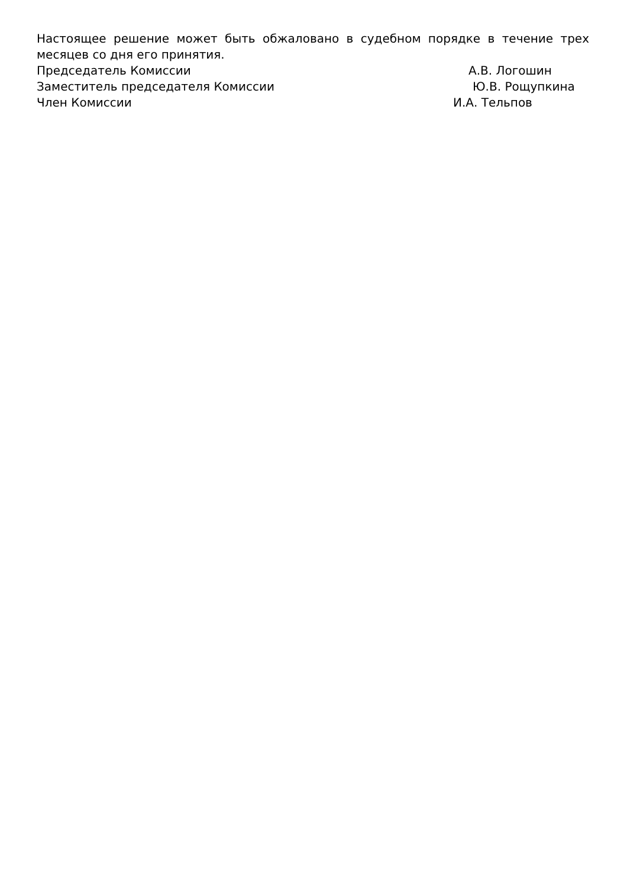Настоящее решение может быть обжаловано в судебном порядке в течение трех месяцев со дня его принятия.
Председатель Комиссии А.В. Логошин
Заместитель председателя Комиссии Ю.В. Рощупкина
Член Комиссии И.А. Тельпов